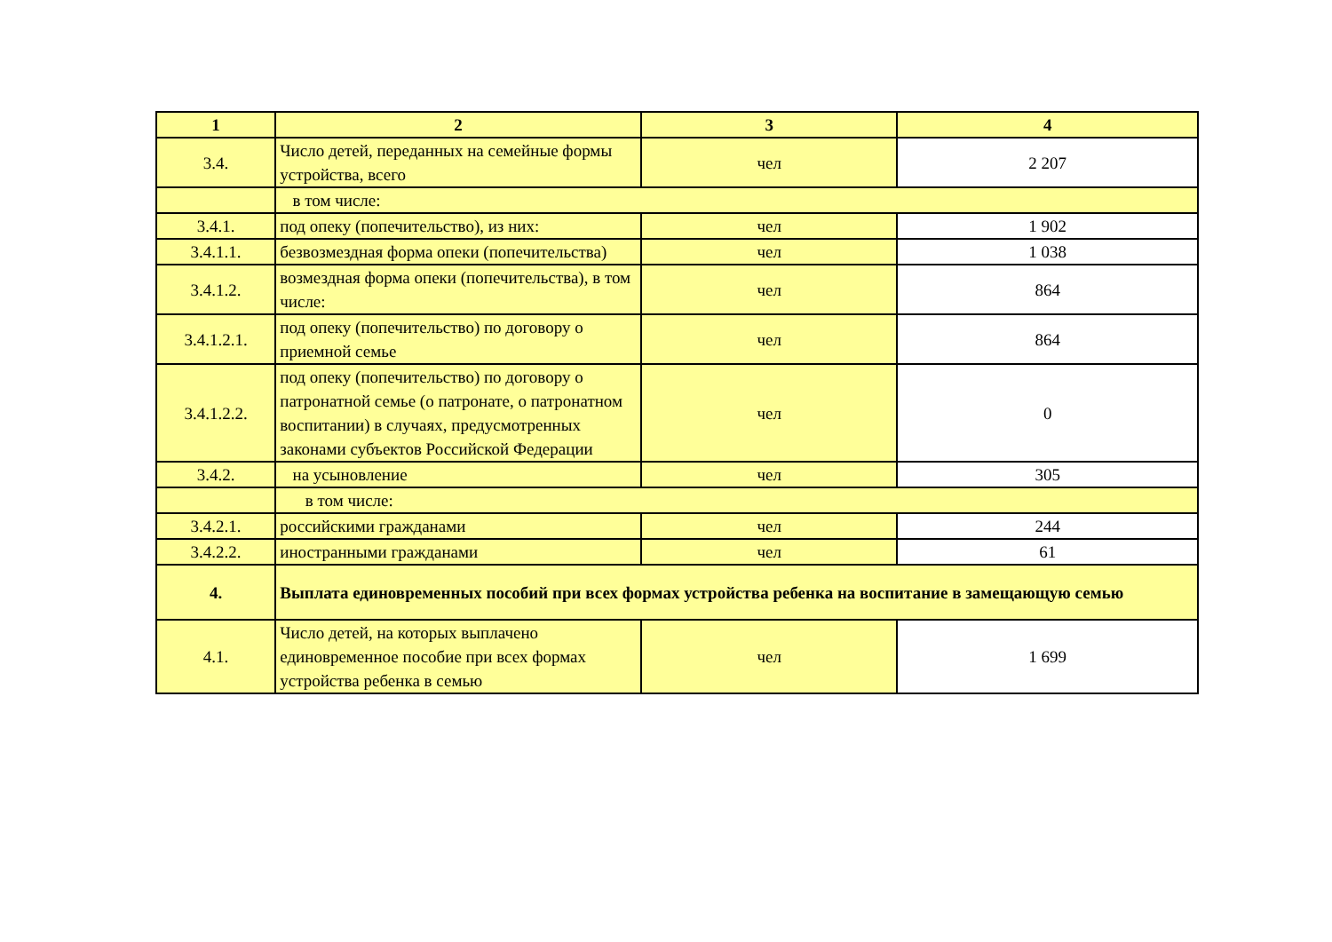| 1 | 2 | 3 | 4 |
| --- | --- | --- | --- |
| 3.4. | Число детей, переданных на семейные формы устройства, всего | чел | 2 207 |
| | в том числе: | | |
| 3.4.1. | под опеку (попечительство), из них: | чел | 1 902 |
| 3.4.1.1. | безвозмездная форма опеки (попечительства) | чел | 1 038 |
| 3.4.1.2. | возмездная форма опеки (попечительства), в том числе: | чел | 864 |
| 3.4.1.2.1. | под опеку (попечительство) по договору о приемной семье | чел | 864 |
| 3.4.1.2.2. | под опеку (попечительство) по договору о патронатной семье (о патронате, о патронатном воспитании) в случаях, предусмотренных законами субъектов Российской Федерации | чел | 0 |
| 3.4.2. | на усыновление | чел | 305 |
| | в том числе: | | |
| 3.4.2.1. | российскими гражданами | чел | 244 |
| 3.4.2.2. | иностранными гражданами | чел | 61 |
| 4. | Выплата единовременных пособий при всех формах устройства ребенка на воспитание в замещающую семью | | |
| 4.1. | Число детей, на которых выплачено единовременное пособие при всех формах устройства ребенка в семью | чел | 1 699 |